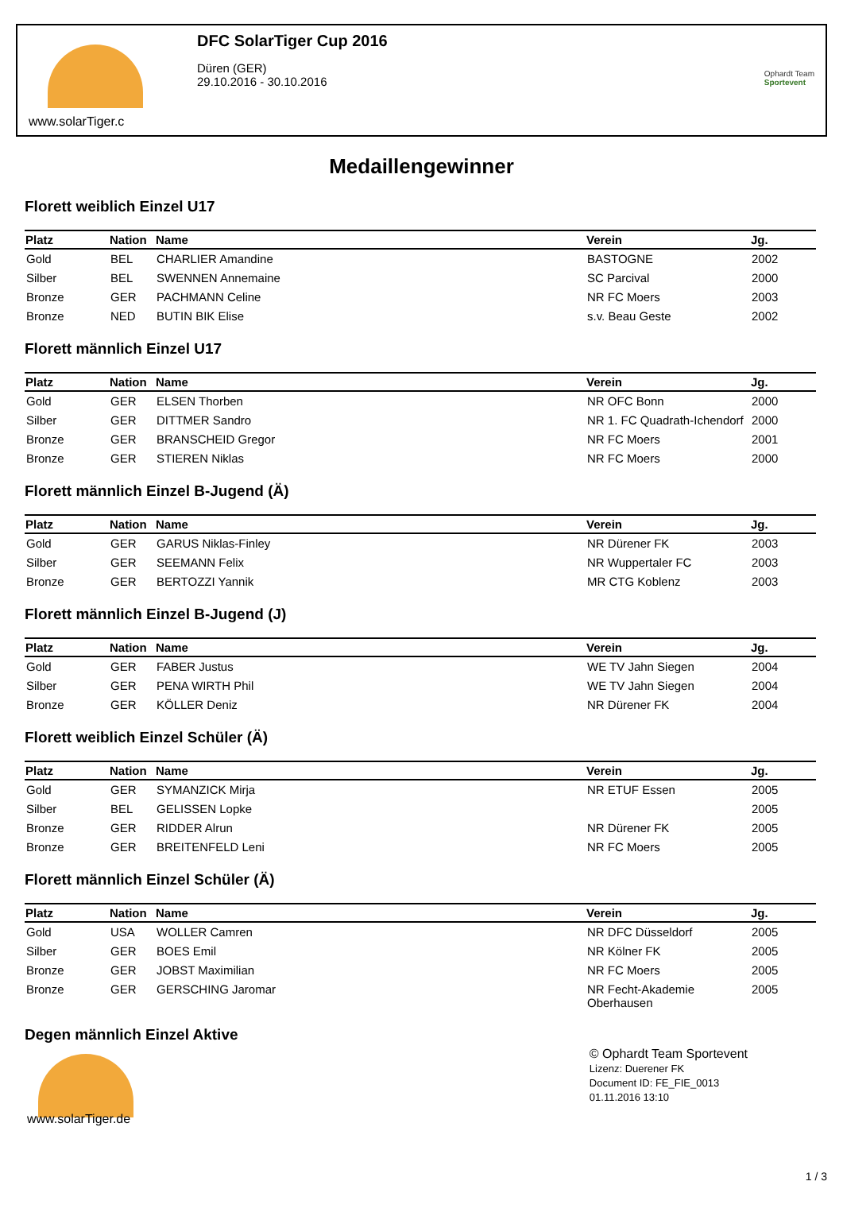www.solarTiger.c
DFC SolarTiger Cup 2016
Düren (GER)
29.10.2016 - 30.10.2016
Ophardt Team
Sportevent
Medaillengewinner
Florett weiblich Einzel U17
| Platz | Nation | Name | Verein | Jg. |
| --- | --- | --- | --- | --- |
| Gold | BEL | CHARLIER Amandine | BASTOGNE | 2002 |
| Silber | BEL | SWENNEN Annemaine | SC Parcival | 2000 |
| Bronze | GER | PACHMANN Celine | NR FC Moers | 2003 |
| Bronze | NED | BUTIN BIK Elise | s.v. Beau Geste | 2002 |
Florett männlich Einzel U17
| Platz | Nation | Name | Verein | Jg. |
| --- | --- | --- | --- | --- |
| Gold | GER | ELSEN Thorben | NR OFC Bonn | 2000 |
| Silber | GER | DITTMER Sandro | NR 1. FC Quadrath-Ichendorf | 2000 |
| Bronze | GER | BRANSCHEID Gregor | NR FC Moers | 2001 |
| Bronze | GER | STIEREN Niklas | NR FC Moers | 2000 |
Florett männlich Einzel B-Jugend (Ä)
| Platz | Nation | Name | Verein | Jg. |
| --- | --- | --- | --- | --- |
| Gold | GER | GARUS Niklas-Finley | NR Dürener FK | 2003 |
| Silber | GER | SEEMANN Felix | NR Wuppertaler FC | 2003 |
| Bronze | GER | BERTOZZI Yannik | MR CTG Koblenz | 2003 |
Florett männlich Einzel B-Jugend (J)
| Platz | Nation | Name | Verein | Jg. |
| --- | --- | --- | --- | --- |
| Gold | GER | FABER Justus | WE TV Jahn Siegen | 2004 |
| Silber | GER | PENA WIRTH Phil | WE TV Jahn Siegen | 2004 |
| Bronze | GER | KÖLLER Deniz | NR Dürener FK | 2004 |
Florett weiblich Einzel Schüler (Ä)
| Platz | Nation | Name | Verein | Jg. |
| --- | --- | --- | --- | --- |
| Gold | GER | SYMANZICK Mirja | NR ETUF Essen | 2005 |
| Silber | BEL | GELISSEN Lopke | | 2005 |
| Bronze | GER | RIDDER Alrun | NR Dürener FK | 2005 |
| Bronze | GER | BREITENFELD Leni | NR FC Moers | 2005 |
Florett männlich Einzel Schüler (Ä)
| Platz | Nation | Name | Verein | Jg. |
| --- | --- | --- | --- | --- |
| Gold | USA | WOLLER Camren | NR DFC Düsseldorf | 2005 |
| Silber | GER | BOES Emil | NR Kölner FK | 2005 |
| Bronze | GER | JOBST Maximilian | NR FC Moers | 2005 |
| Bronze | GER | GERSCHING Jaromar | NR Fecht-Akademie Oberhausen | 2005 |
Degen männlich Einzel Aktive
www.solarTiger.de
© Ophardt Team Sportevent
Lizenz: Duerener FK
Document ID: FE_FIE_0013
01.11.2016 13:10
1 / 3